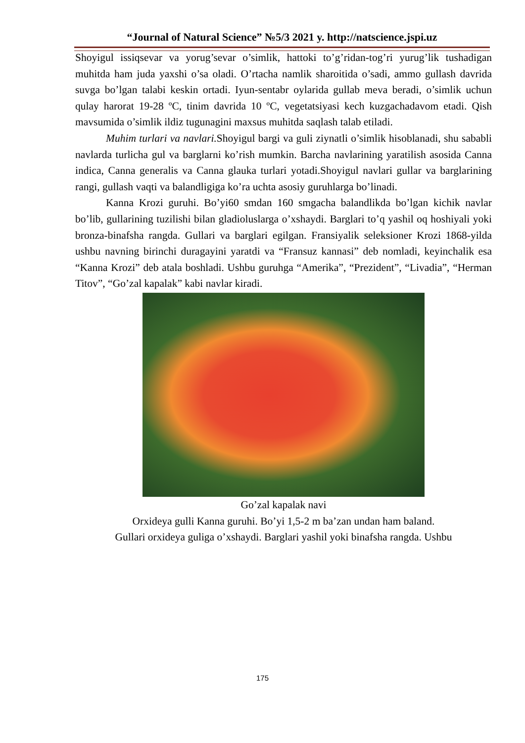“Journal of Natural Science” №5/3 2021 y. http://natscience.jspi.uz
Shoyigul issiqsevar va yorug’sevar o’simlik, hattoki to’g’ridan-tog’ri yurug’lik tushadigan muhitda ham juda yaxshi o’sa oladi. O’rtacha namlik sharoitida o’sadi, ammo gullash davrida suvga bo’lgan talabi keskin ortadi. Iyun-sentabr oylarida gullab meva beradi, o’simlik uchun qulay harorat 19-28 ºC, tinim davrida 10 ºC, vegetatsiyasi kech kuzgachadavom etadi. Qish mavsumida o’simlik ildiz tugunagini maxsus muhitda saqlash talab etiladi.
Muhim turlari va navlari. Shoyigul bargi va guli ziynatli o’simlik hisoblanadi, shu sababli navlarda turlicha gul va barglarni ko’rish mumkin. Barcha navlarining yaratilish asosida Canna indica, Canna generalis va Canna glauka turlari yotadi.Shoyigul navlari gullar va barglarining rangi, gullash vaqti va balandligiga ko’ra uchta asosiy guruhlarga bo’linadi.
Kanna Krozi guruhi. Bo’yi60 smdan 160 smgacha balandlikda bo’lgan kichik navlar bo’lib, gullarining tuzilishi bilan gladioluslarga o’xshaydi. Barglari to’q yashil oq hoshiyali yoki bronza-binafsha rangda. Gullari va barglari egilgan. Fransiyalik seleksioner Krozi 1868-yilda ushbu navning birinchi duragayini yaratdi va “Fransuz kannasi” deb nomladi, keyinchalik esa “Kanna Krozi” deb atala boshladi. Ushbu guruhga “Amerika”, “Prezident”, “Livadia”, “Herman Titov”, “Go’zal kapalak” kabi navlar kiradi.
Go’zal kapalak navi
Orxideya gulli Kanna guruhi. Bo’yi 1,5-2 m ba’zan undan ham baland.
Gullari orxideya guliga o’xshaydi. Barglari yashil yoki binafsha rangda. Ushbu
175